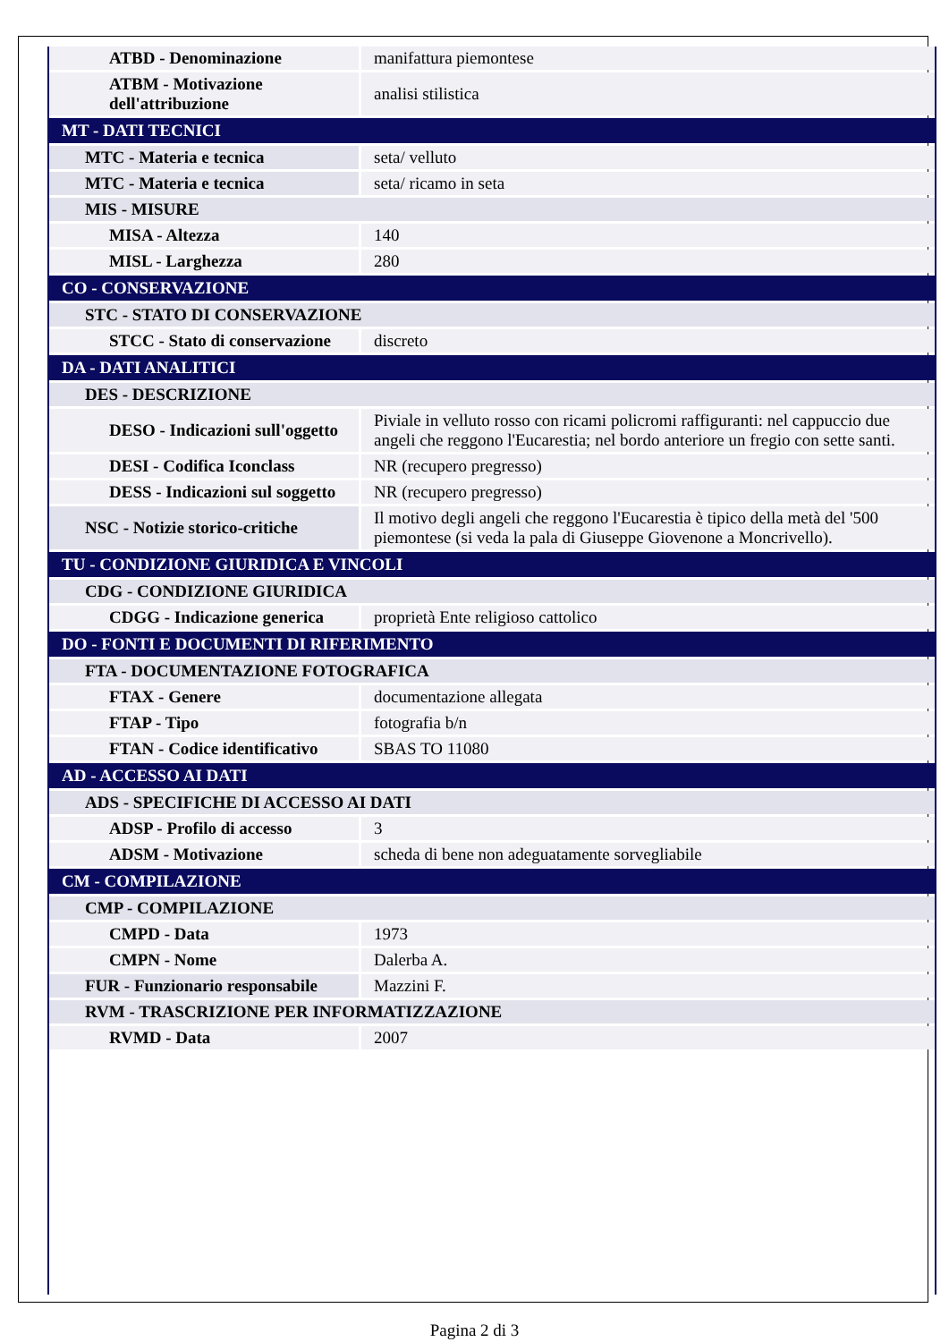| ATBD - Denominazione | manifattura piemontese |
| ATBM - Motivazione dell'attribuzione | analisi stilistica |
| MT - DATI TECNICI | |
| MTC - Materia e tecnica | seta/ velluto |
| MTC - Materia e tecnica | seta/ ricamo in seta |
| MIS - MISURE | |
| MISA - Altezza | 140 |
| MISL - Larghezza | 280 |
| CO - CONSERVAZIONE | |
| STC - STATO DI CONSERVAZIONE | |
| STCC - Stato di conservazione | discreto |
| DA - DATI ANALITICI | |
| DES - DESCRIZIONE | |
| DESO - Indicazioni sull'oggetto | Piviale in velluto rosso con ricami policromi raffiguranti: nel cappuccio due angeli che reggono l'Eucarestia; nel bordo anteriore un fregio con sette santi. |
| DESI - Codifica Iconclass | NR (recupero pregresso) |
| DESS - Indicazioni sul soggetto | NR (recupero pregresso) |
| NSC - Notizie storico-critiche | Il motivo degli angeli che reggono l'Eucarestia è tipico della metà del '500 piemontese (si veda la pala di Giuseppe Giovenone a Moncrivello). |
| TU - CONDIZIONE GIURIDICA E VINCOLI | |
| CDG - CONDIZIONE GIURIDICA | |
| CDGG - Indicazione generica | proprietà Ente religioso cattolico |
| DO - FONTI E DOCUMENTI DI RIFERIMENTO | |
| FTA - DOCUMENTAZIONE FOTOGRAFICA | |
| FTAX - Genere | documentazione allegata |
| FTAP - Tipo | fotografia b/n |
| FTAN - Codice identificativo | SBAS TO 11080 |
| AD - ACCESSO AI DATI | |
| ADS - SPECIFICHE DI ACCESSO AI DATI | |
| ADSP - Profilo di accesso | 3 |
| ADSM - Motivazione | scheda di bene non adeguatamente sorvegliabile |
| CM - COMPILAZIONE | |
| CMP - COMPILAZIONE | |
| CMPD - Data | 1973 |
| CMPN - Nome | Dalerba A. |
| FUR - Funzionario responsabile | Mazzini F. |
| RVM - TRASCRIZIONE PER INFORMATIZZAZIONE | |
| RVMD - Data | 2007 |
Pagina 2 di 3